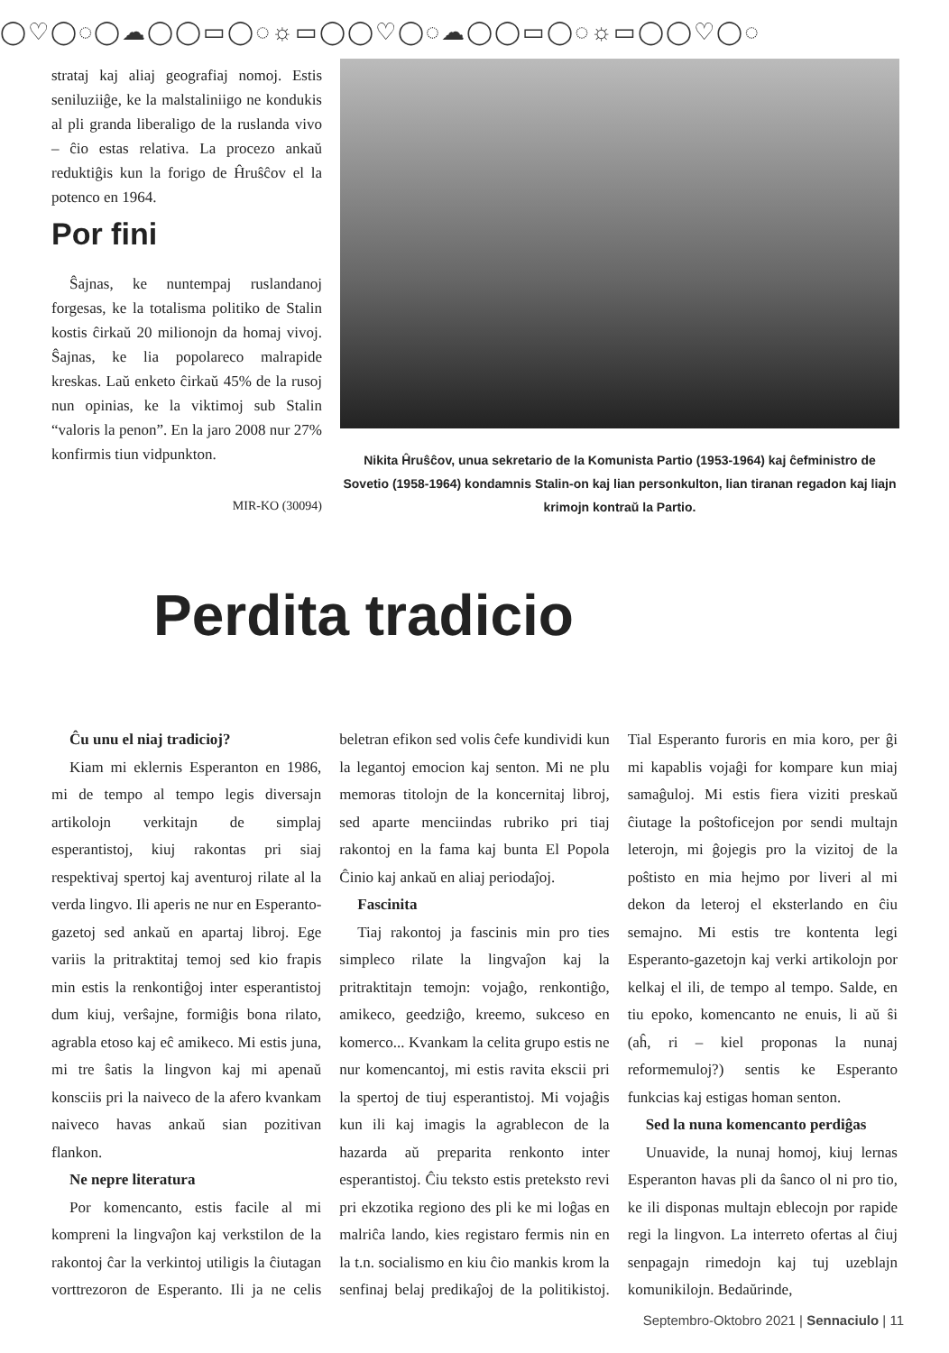◯♡◯◌◯☁◯◯▭◯◌☼▭◯◯♡◯◌☁◯◯▭◯◌☼▭◯◯♡◯◌
strataj kaj aliaj geografiaj nomoj. Estis seniluziiĝe, ke la malstaliniigo ne kondukis al pli granda liberaligo de la ruslanda vivo – ĉio estas relativa. La procezo ankaŭ reduktiĝis kun la forigo de Ĥruŝĉov el la potenco en 1964.
Por fini
Ŝajnas, ke nuntempaj ruslandanoj forgesas, ke la totalisma politiko de Stalin kostis ĉirkaŭ 20 milionojn da homaj vivoj. Ŝajnas, ke lia popolareco malrapide kreskas. Laŭ enketo ĉirkaŭ 45% de la rusoj nun opinias, ke la viktimoj sub Stalin “valoris la penon”. En la jaro 2008 nur 27% konfirmis tiun vidpunkton.
MIR-KO (30094)
Nikita Ĥruŝĉov, unua sekretario de la Komunista Partio (1953-1964) kaj ĉefministro de Sovetio (1958-1964) kondamnis Stalin-on kaj lian personkulton, lian tiranan regadon kaj liajn krimojn kontraŭ la Partio.
Perdita tradicio
Ĉu unu el niaj tradicioj?
Kiam mi eklernis Esperanton en 1986, mi de tempo al tempo legis diversajn artikolojn verkitajn de simplaj esperantistoj, kiuj rakontas pri siaj respektivaj spertoj kaj aventuroj rilate al la verda lingvo. Ili aperis ne nur en Esperanto-gazetoj sed ankaŭ en apartaj libroj. Ege variis la pritraktitaj temoj sed kio frapis min estis la renkontiĝoj inter esperantistoj dum kiuj, verŝajne, formiĝis bona rilato, agrabla etoso kaj eĉ amikeco. Mi estis juna, mi tre ŝatis la lingvon kaj mi apenaŭ konsciis pri la naiveco de la afero kvankam naiveco havas ankaŭ sian pozitivan flankon.
Ne nepre literatura
Por komencanto, estis facile al mi kompreni la lingvaĵon kaj verkstilon de la rakontoj ĉar la verkintoj utiligis la ĉiutagan vorttrezoron de Esperanto. Ili ja ne celis beletran efikon sed volis ĉefe kundividi kun la legantoj emocion kaj senton. Mi ne plu memoras titolojn de la koncernitaj libroj, sed aparte menciindas rubriko pri tiaj rakontoj en la fama kaj bunta El Popola Ĉinio kaj ankaŭ en aliaj periodaĵoj.
Fascinita
Tiaj rakontoj ja fascinis min pro ties simpleco rilate la lingvaĵon kaj la pritraktitajn temojn: vojaĝo, renkontiĝo, amikeco, geedziĝo, kreemo, sukceso en komerco... Kvankam la celita grupo estis ne nur komencantoj, mi estis ravita ekscii pri la spertoj de tiuj esperantistoj. Mi vojaĝis kun ili kaj imagis la agrablecon de la hazarda aŭ preparita renkonto inter esperantistoj. Ĉiu teksto estis preteksto revi pri ekzotika regiono des pli ke mi loĝas en malriĉa lando, kies registaro fermis nin en la t.n. socialismo en kiu ĉio mankis krom la senfinaj belaj predikaĵoj de la politikistoj. Tial Esperanto furoris en mia koro, per ĝi mi kapablis vojaĝi for kompare kun miaj samaĝuloj. Mi estis fiera viziti preskaŭ ĉiutage la poŝtoficejon por sendi multajn leterojn, mi ĝojegis pro la vizitoj de la poŝtisto en mia hejmo por liveri al mi dekon da leteroj el eksterlando en ĉiu semajno. Mi estis tre kontenta legi Esperanto-gazetojn kaj verki artikolojn por kelkaj el ili, de tempo al tempo. Salde, en tiu epoko, komencanto ne enuis, li aŭ ŝi (aĥ, ri – kiel proponas la nunaj reformemuloj?) sentis ke Esperanto funkcias kaj estigas homan senton.
Sed la nuna komencanto perdiĝas
Unuavide, la nunaj homoj, kiuj lernas Esperanton havas pli da ŝanco ol ni pro tio, ke ili disponas multajn eblecojn por rapide regi la lingvon. La interreto ofertas al ĉiuj senpagajn rimedojn kaj tuj uzeblajn komunikilojn. Bedaŭrinde,
Septembro-Oktobro 2021 | Sennaciulo | 11